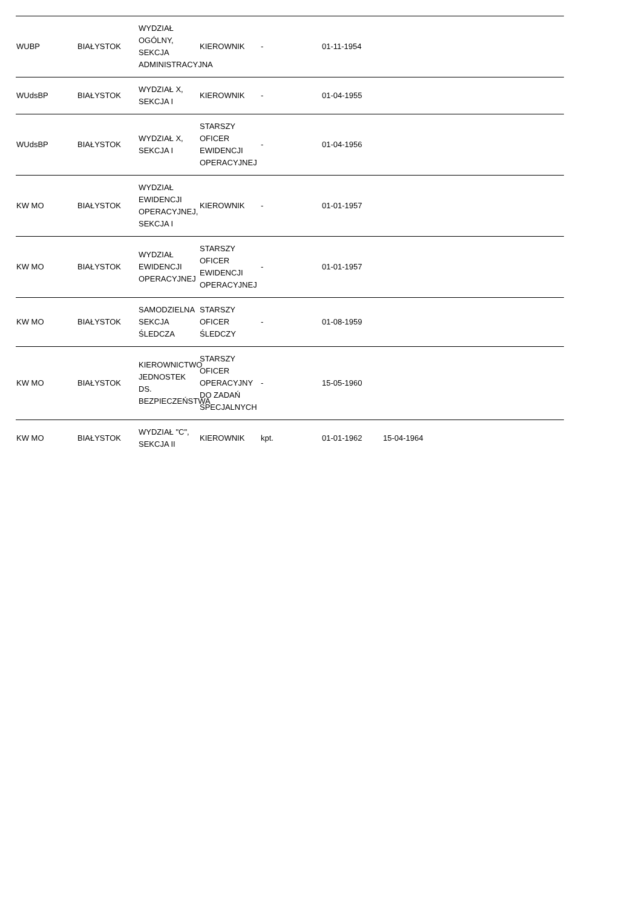| WUBP | BIAŁYSTOK | WYDZIAŁ OGÓLNY, SEKCJA ADMINISTRACYJNA | KIEROWNIK | - | 01-11-1954 | | | |
| WUdsBP | BIAŁYSTOK | WYDZIAŁ X, SEKCJA I | KIEROWNIK | - | 01-04-1955 | | | |
| WUdsBP | BIAŁYSTOK | WYDZIAŁ X, SEKCJA I | STARSZY OFICER EWIDENCJI OPERACYJNEJ | - | 01-04-1956 | | | |
| KW MO | BIAŁYSTOK | WYDZIAŁ EWIDENCJI OPERACYJNEJ, SEKCJA I | KIEROWNIK | - | 01-01-1957 | | | |
| KW MO | BIAŁYSTOK | WYDZIAŁ EWIDENCJI OPERACYJNEJ | STARSZY OFICER EWIDENCJI OPERACYJNEJ | - | 01-01-1957 | | | |
| KW MO | BIAŁYSTOK | SAMODZIELNA SEKCJA ŚLEDCZA | STARSZY OFICER ŚLEDCZY | - | 01-08-1959 | | | |
| KW MO | BIAŁYSTOK | KIEROWNICTWO JEDNOSTEK DS. BEZPIECZEŃSTWA | STARSZY OFICER OPERACYJNY DO ZADAŃ SPECJALNYCH | - | 15-05-1960 | | | |
| KW MO | BIAŁYSTOK | WYDZIAŁ "C", SEKCJA II | KIEROWNIK | kpt. | 01-01-1962 | 15-04-1964 | | |